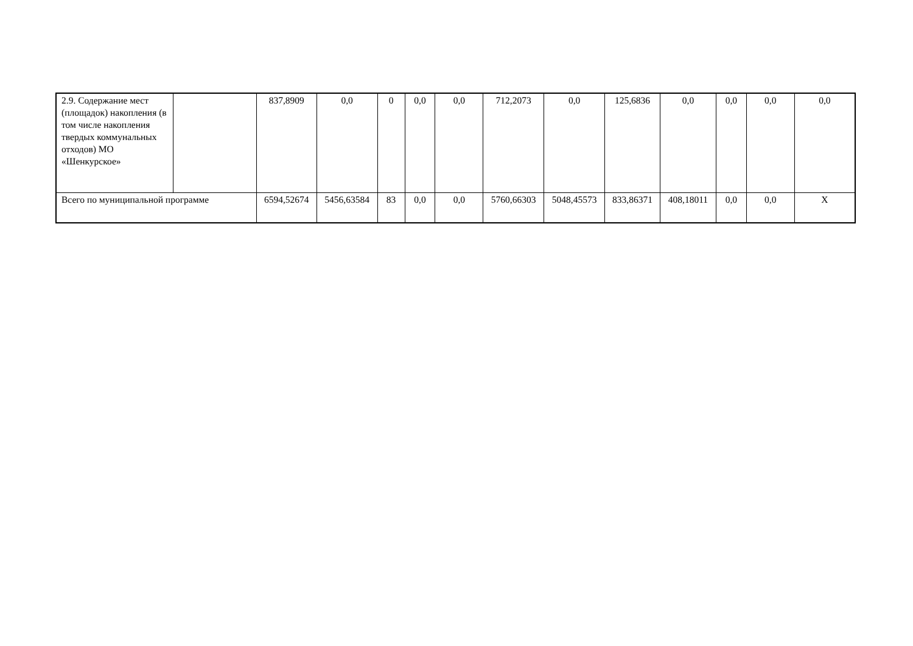| 2.9. Содержание мест (площадок) накопления (в том числе накопления твердых коммунальных отходов) МО «Шенкурское» | | 837,8909 | 0,0 | 0 | 0,0 | 0,0 | 712,2073 | 0,0 | 125,6836 | 0,0 | 0,0 | 0,0 | 0,0 |
| Всего по муниципальной программе | | 6594,52674 | 5456,63584 | 83 | 0,0 | 0,0 | 5760,66303 | 5048,45573 | 833,86371 | 408,18011 | 0,0 | 0,0 | Х |